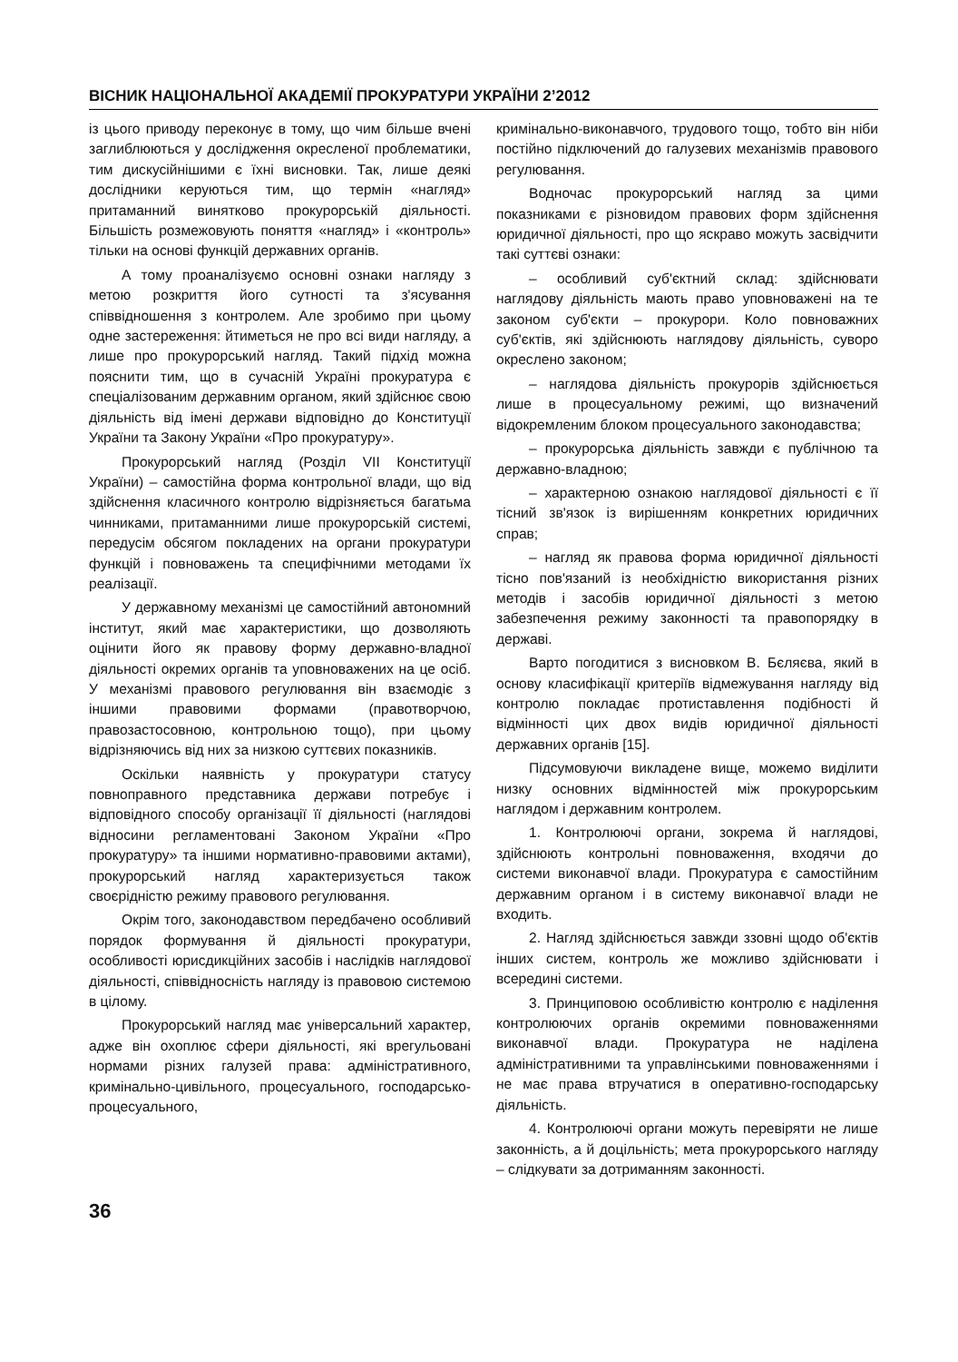ВІСНИК НАЦІОНАЛЬНОЇ АКАДЕМІЇ ПРОКУРАТУРИ УКРАЇНИ 2’2012
із цього приводу переконує в тому, що чим більше вчені заглиблюються у дослідження окресленої проблематики, тим дискусійнішими є їхні висновки. Так, лише деякі дослідники керуються тим, що термін «нагляд» притаманний винятково прокурорській діяльності. Більшість розмежовують поняття «нагляд» і «контроль» тільки на основі функцій державних органів.
А тому проаналізуємо основні ознаки нагляду з метою розкриття його сутності та з'ясування співвідношення з контролем. Але зробимо при цьому одне застереження: йтиметься не про всі види нагляду, а лише про прокурорський нагляд. Такий підхід можна пояснити тим, що в сучасній Україні прокуратура є спеціалізованим державним органом, який здійснює свою діяльність від імені держави відповідно до Конституції України та Закону України «Про прокуратуру».
Прокурорський нагляд (Розділ VII Конституції України) – самостійна форма контрольної влади, що від здійснення класичного контролю відрізняється багатьма чинниками, притаманними лише прокурорській системі, передусім обсягом покладених на органи прокуратури функцій і повноважень та специфічними методами їх реалізації.
У державному механізмі це самостійний автономний інститут, який має характеристики, що дозволяють оцінити його як правову форму державно-владної діяльності окремих органів та уповноважених на це осіб. У механізмі правового регулювання він взаємодіє з іншими правовими формами (правотворчою, правозастосовною, контрольною тощо), при цьому відрізняючись від них за низкою суттєвих показників.
Оскільки наявність у прокуратури статусу повноправного представника держави потребує і відповідного способу організації її діяльності (наглядові відносини регламентовані Законом України «Про прокуратуру» та іншими нормативно-правовими актами), прокурорський нагляд характеризується також своєрідністю режиму правового регулювання.
Окрім того, законодавством передбачено особливий порядок формування й діяльності прокуратури, особливості юрисдикційних засобів і наслідків наглядової діяльності, співвідносність нагляду із правовою системою в цілому.
Прокурорський нагляд має універсальний характер, адже він охоплює сфери діяльності, які врегульовані нормами різних галузей права: адміністративного, кримінально-цивільного, процесуального, господарсько-процесуального,
кримінально-виконавчого, трудового тощо, тобто він ніби постійно підключений до галузевих механізмів правового регулювання.
Водночас прокурорський нагляд за цими показниками є різновидом правових форм здійснення юридичної діяльності, про що яскраво можуть засвідчити такі суттєві ознаки:
– особливий суб'єктний склад: здійснювати наглядову діяльність мають право уповноважені на те законом суб'єкти – прокурори. Коло повноважних суб'єктів, які здійснюють наглядову діяльність, суворо окреслено законом;
– наглядова діяльність прокурорів здійснюється лише в процесуальному режимі, що визначений відокремленим блоком процесуального законодавства;
– прокурорська діяльність завжди є публічною та державно-владною;
– характерною ознакою наглядової діяльності є її тісний зв'язок із вирішенням конкретних юридичних справ;
– нагляд як правова форма юридичної діяльності тісно пов'язаний із необхідністю використання різних методів і засобів юридичної діяльності з метою забезпечення режиму законності та правопорядку в державі.
Варто погодитися з висновком В. Бєляєва, який в основу класифікації критеріїв відмежування нагляду від контролю покладає протиставлення подібності й відмінності цих двох видів юридичної діяльності державних органів [15].
Підсумовуючи викладене вище, можемо виділити низку основних відмінностей між прокурорським наглядом і державним контролем.
1. Контролюючі органи, зокрема й наглядові, здійснюють контрольні повноваження, входячи до системи виконавчої влади. Прокуратура є самостійним державним органом і в систему виконавчої влади не входить.
2. Нагляд здійснюється завжди ззовні щодо об'єктів інших систем, контроль же можливо здійснювати і всередині системи.
3. Принциповою особливістю контролю є наділення контролюючих органів окремими повноваженнями виконавчої влади. Прокуратура не наділена адміністративними та управлінськими повноваженнями і не має права втручатися в оперативно-господарську діяльність.
4. Контролюючі органи можуть перевіряти не лише законність, а й доцільність; мета прокурорського нагляду – слідкувати за дотриманням законності.
36